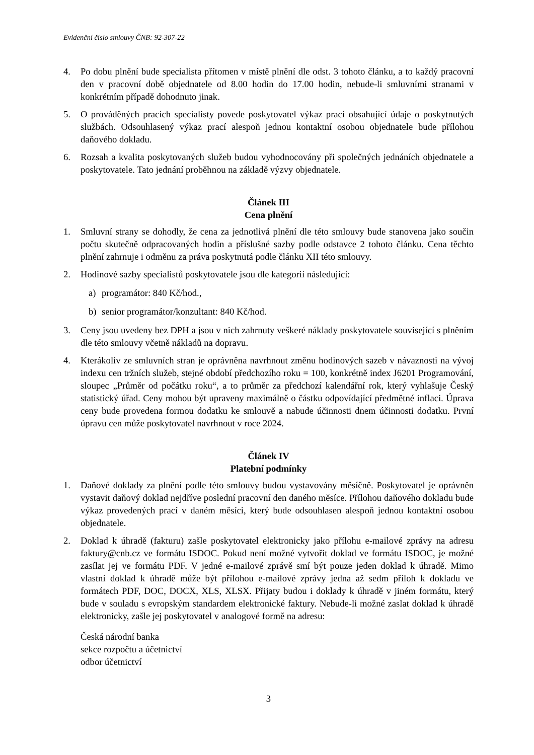Evidenční číslo smlouvy ČNB: 92-307-22
4. Po dobu plnění bude specialista přítomen v místě plnění dle odst. 3 tohoto článku, a to každý pracovní den v pracovní době objednatele od 8.00 hodin do 17.00 hodin, nebude-li smluvními stranami v konkrétním případě dohodnuto jinak.
5. O prováděných pracích specialisty povede poskytovatel výkaz prací obsahující údaje o poskytnutých službách. Odsouhlasený výkaz prací alespoň jednou kontaktní osobou objednatele bude přílohou daňového dokladu.
6. Rozsah a kvalita poskytovaných služeb budou vyhodnocovány při společných jednáních objednatele a poskytovatele. Tato jednání proběhnou na základě výzvy objednatele.
Článek III
Cena plnění
1. Smluvní strany se dohodly, že cena za jednotlivá plnění dle této smlouvy bude stanovena jako součin počtu skutečně odpracovaných hodin a příslušné sazby podle odstavce 2 tohoto článku. Cena těchto plnění zahrnuje i odměnu za práva poskytnutá podle článku XII této smlouvy.
2. Hodinové sazby specialistů poskytovatele jsou dle kategorií následující:
a) programátor: 840 Kč/hod.,
b) senior programátor/konzultant: 840 Kč/hod.
3. Ceny jsou uvedeny bez DPH a jsou v nich zahrnuty veškeré náklady poskytovatele související s plněním dle této smlouvy včetně nákladů na dopravu.
4. Kterákoliv ze smluvních stran je oprávněna navrhnout změnu hodinových sazeb v návaznosti na vývoj indexu cen tržních služeb, stejné období předchozího roku = 100, konkrétně index J6201 Programování, sloupec „Průměr od počátku roku“, a to průměr za předchozí kalendářní rok, který vyhlašuje Český statistický úřad. Ceny mohou být upraveny maximálně o částku odpovídající předmětné inflaci. Úprava ceny bude provedena formou dodatku ke smlouvě a nabude účinnosti dnem účinnosti dodatku. První úpravu cen může poskytovatel navrhnout v roce 2024.
Článek IV
Platební podmínky
1. Daňové doklady za plnění podle této smlouvy budou vystavovány měsíčně. Poskytovatel je oprávněn vystavit daňový doklad nejdříve poslední pracovní den daného měsíce. Přílohou daňového dokladu bude výkaz provedených prací v daném měsíci, který bude odsouhlasen alespoň jednou kontaktní osobou objednatele.
2. Doklad k úhradě (fakturu) zašle poskytovatel elektronicky jako přílohu e-mailové zprávy na adresu faktury@cnb.cz ve formátu ISDOC. Pokud není možné vytvořit doklad ve formátu ISDOC, je možné zasílat jej ve formátu PDF. V jedné e-mailové zprávě smí být pouze jeden doklad k úhradě. Mimo vlastní doklad k úhradě může být přílohou e-mailové zprávy jedna až sedm příloh k dokladu ve formátech PDF, DOC, DOCX, XLS, XLSX. Přijaty budou i doklady k úhradě v jiném formátu, který bude v souladu s evropským standardem elektronické faktury. Nebude-li možné zaslat doklad k úhradě elektronicky, zašle jej poskytovatel v analogové formě na adresu:
Česká národní banka
sekce rozpočtu a účetnictví
odbor účetnictví
3